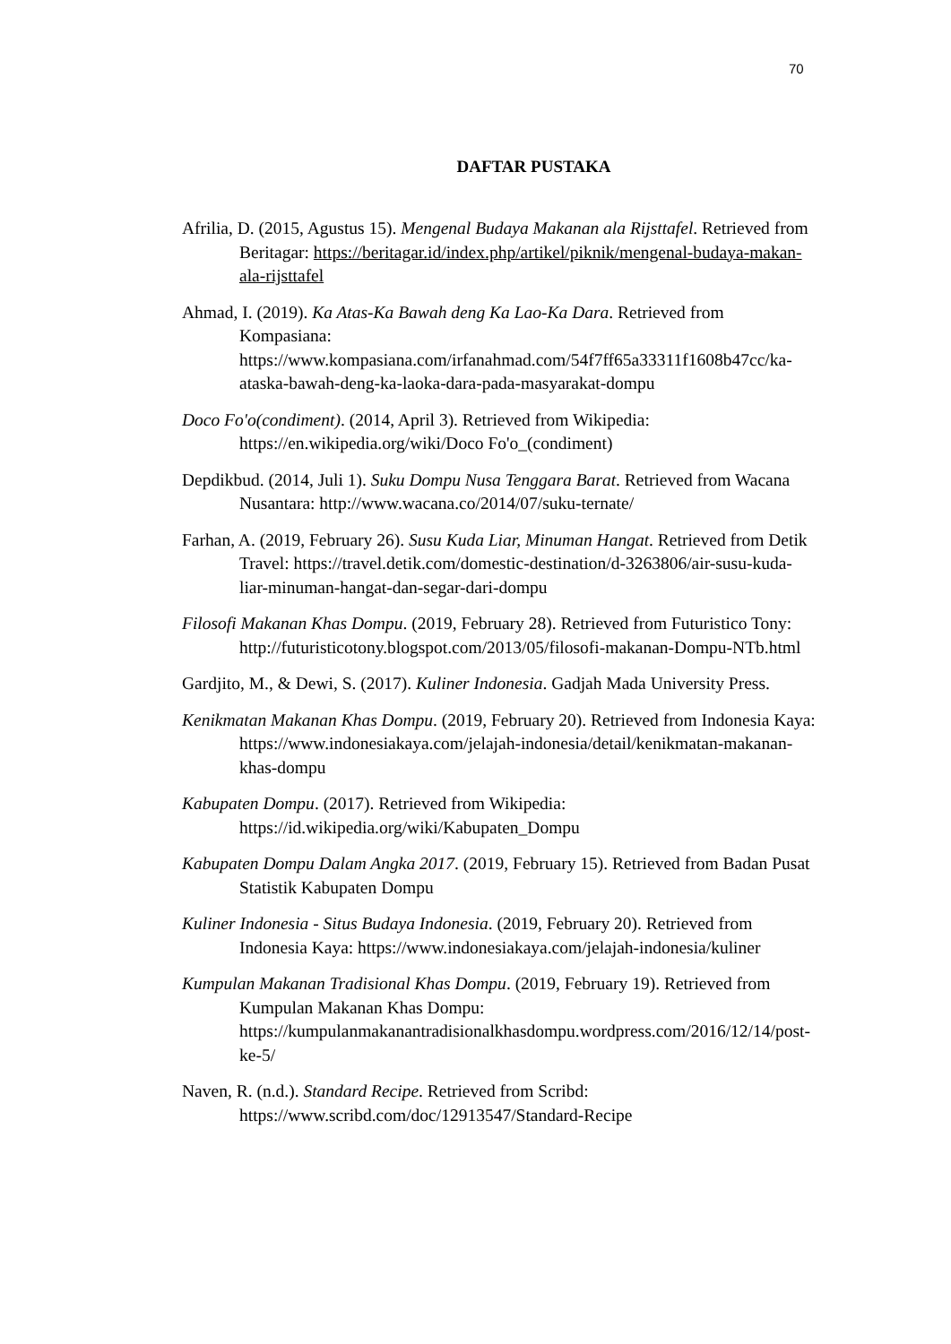70
DAFTAR PUSTAKA
Afrilia, D. (2015, Agustus 15). Mengenal Budaya Makanan ala Rijsttafel. Retrieved from Beritagar: https://beritagar.id/index.php/artikel/piknik/mengenal-budaya-makan-ala-rijsttafel
Ahmad, I. (2019). Ka Atas-Ka Bawah deng Ka Lao-Ka Dara. Retrieved from Kompasiana: https://www.kompasiana.com/irfanahmad.com/54f7ff65a33311f1608b47cc/ka-ataska-bawah-deng-ka-laoka-dara-pada-masyarakat-dompu
Doco Fo'o(condiment). (2014, April 3). Retrieved from Wikipedia: https://en.wikipedia.org/wiki/Doco Fo'o_(condiment)
Depdikbud. (2014, Juli 1). Suku Dompu Nusa Tenggara Barat. Retrieved from Wacana Nusantara: http://www.wacana.co/2014/07/suku-ternate/
Farhan, A. (2019, February 26). Susu Kuda Liar, Minuman Hangat. Retrieved from Detik Travel: https://travel.detik.com/domestic-destination/d-3263806/air-susu-kuda-liar-minuman-hangat-dan-segar-dari-dompu
Filosofi Makanan Khas Dompu. (2019, February 28). Retrieved from Futuristico Tony: http://futuristicotony.blogspot.com/2013/05/filosofi-makanan-Dompu-NTb.html
Gardjito, M., & Dewi, S. (2017). Kuliner Indonesia. Gadjah Mada University Press.
Kenikmatan Makanan Khas Dompu. (2019, February 20). Retrieved from Indonesia Kaya: https://www.indonesiakaya.com/jelajah-indonesia/detail/kenikmatan-makanan-khas-dompu
Kabupaten Dompu. (2017). Retrieved from Wikipedia: https://id.wikipedia.org/wiki/Kabupaten_Dompu
Kabupaten Dompu Dalam Angka 2017. (2019, February 15). Retrieved from Badan Pusat Statistik Kabupaten Dompu
Kuliner Indonesia - Situs Budaya Indonesia. (2019, February 20). Retrieved from Indonesia Kaya: https://www.indonesiakaya.com/jelajah-indonesia/kuliner
Kumpulan Makanan Tradisional Khas Dompu. (2019, February 19). Retrieved from Kumpulan Makanan Khas Dompu: https://kumpulanmakanantradisionalkhasdompu.wordpress.com/2016/12/14/post-ke-5/
Naven, R. (n.d.). Standard Recipe. Retrieved from Scribd: https://www.scribd.com/doc/12913547/Standard-Recipe